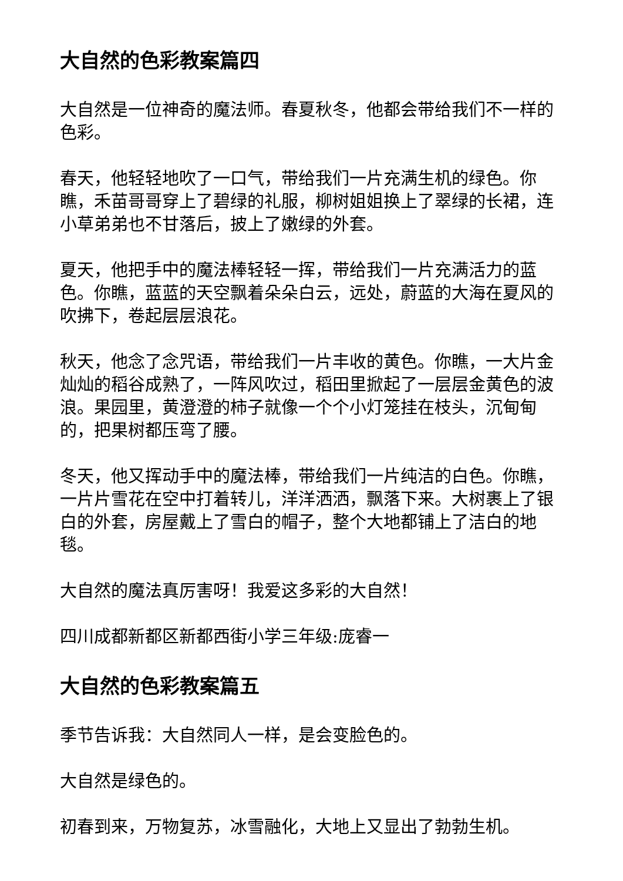大自然的色彩教案篇四
大自然是一位神奇的魔法师。春夏秋冬，他都会带给我们不一样的色彩。
春天，他轻轻地吹了一口气，带给我们一片充满生机的绿色。你瞧，禾苗哥哥穿上了碧绿的礼服，柳树姐姐换上了翠绿的长裙，连小草弟弟也不甘落后，披上了嫩绿的外套。
夏天，他把手中的魔法棒轻轻一挥，带给我们一片充满活力的蓝色。你瞧，蓝蓝的天空飘着朵朵白云，远处，蔚蓝的大海在夏风的吹拂下，卷起层层浪花。
秋天，他念了念咒语，带给我们一片丰收的黄色。你瞧，一大片金灿灿的稻谷成熟了，一阵风吹过，稻田里掀起了一层层金黄色的波浪。果园里，黄澄澄的柿子就像一个个小灯笼挂在枝头，沉甸甸的，把果树都压弯了腰。
冬天，他又挥动手中的魔法棒，带给我们一片纯洁的白色。你瞧，一片片雪花在空中打着转儿，洋洋洒洒，飘落下来。大树裹上了银白的外套，房屋戴上了雪白的帽子，整个大地都铺上了洁白的地毯。
大自然的魔法真厉害呀！我爱这多彩的大自然！
四川成都新都区新都西街小学三年级:庞睿一
大自然的色彩教案篇五
季节告诉我：大自然同人一样，是会变脸色的。
大自然是绿色的。
初春到来，万物复苏，冰雪融化，大地上又显出了勃勃生机。